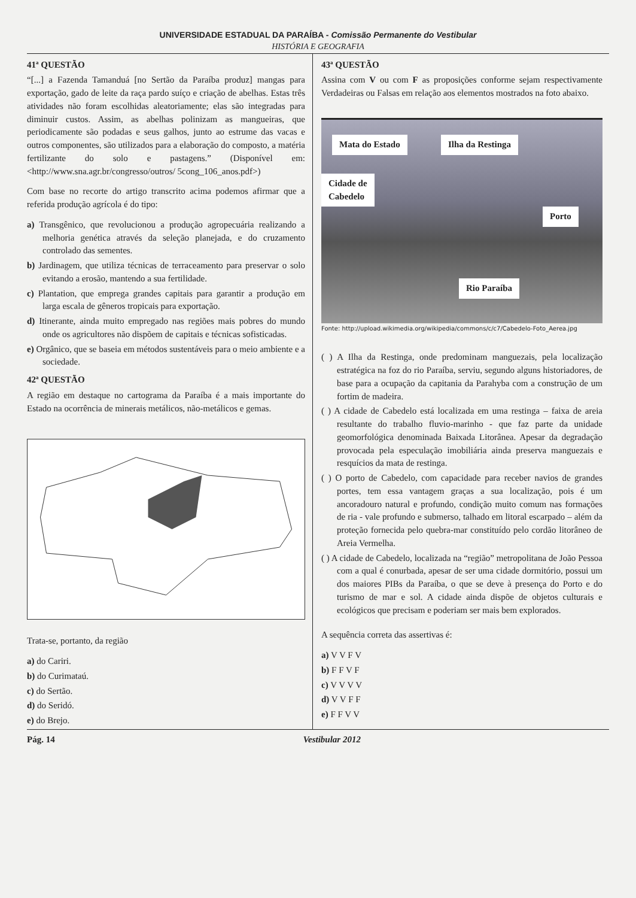UNIVERSIDADE ESTADUAL DA PARAÍBA - Comissão Permanente do Vestibular
HISTÓRIA E GEOGRAFIA
41ª QUESTÃO
“[...] a Fazenda Tamanduá [no Sertão da Paraíba produz] mangas para exportação, gado de leite da raça pardo suíço e criação de abelhas. Estas três atividades não foram escolhidas aleatoriamente; elas são integradas para diminuir custos. Assim, as abelhas polinizam as mangueiras, que periodicamente são podadas e seus galhos, junto ao estrume das vacas e outros componentes, são utilizados para a elaboração do composto, a matéria fertilizante do solo e pastagens.” (Disponível em: <http://www.sna.agr.br/congresso/outros/ 5cong_106_anos.pdf>)
Com base no recorte do artigo transcrito acima podemos afirmar que a referida produção agrícola é do tipo:
a) Transgênico, que revolucionou a produção agropecuária realizando a melhoria genética através da seleção planejada, e do cruzamento controlado das sementes.
b) Jardinagem, que utiliza técnicas de terraceamento para preservar o solo evitando a erosão, mantendo a sua fertilidade.
c) Plantation, que emprega grandes capitais para garantir a produção em larga escala de gêneros tropicais para exportação.
d) Itinerante, ainda muito empregado nas regiões mais pobres do mundo onde os agricultores não dispõem de capitais e técnicas sofisticadas.
e) Orgânico, que se baseia em métodos sustentáveis para o meio ambiente e a sociedade.
42ª QUESTÃO
A região em destaque no cartograma da Paraíba é a mais importante do Estado na ocorrência de minerais metálicos, não-metálicos e gemas.
Trata-se, portanto, da região
a) do Cariri.
b) do Curimataú.
c) do Sertão.
d) do Seridó.
e) do Brejo.
43ª QUESTÃO
Assina com V ou com F as proposições conforme sejam respectivamente Verdadeiras ou Falsas em relação aos elementos mostrados na foto abaixo.
Mata do Estado Ilha da Restinga
Cidade de
Cabedelo
Porto
Rio Paraíba
Fonte: http://upload.wikimedia.org/wikipedia/commons/c/c7/Cabedelo-Foto_Aerea.jpg
( ) A Ilha da Restinga, onde predominam manguezais, pela localização estratégica na foz do rio Paraíba, serviu, segundo alguns historiadores, de base para a ocupação da capitania da Parahyba com a construção de um fortim de madeira.
( ) A cidade de Cabedelo está localizada em uma restinga – faixa de areia resultante do trabalho fluvio-marinho - que faz parte da unidade geomorfológica denominada Baixada Litorânea. Apesar da degradação provocada pela especulação imobiliária ainda preserva manguezais e resquícios da mata de restinga.
( ) O porto de Cabedelo, com capacidade para receber navios de grandes portes, tem essa vantagem graças a sua localização, pois é um ancoradouro natural e profundo, condição muito comum nas formações de ria - vale profundo e submerso, talhado em litoral escarpado – além da proteção fornecida pelo quebra-mar constituído pelo cordão litorâneo de Areia Vermelha.
( ) A cidade de Cabedelo, localizada na “região” metropolitana de João Pessoa com a qual é conurbada, apesar de ser uma cidade dormitório, possui um dos maiores PIBs da Paraíba, o que se deve à presença do Porto e do turismo de mar e sol. A cidade ainda dispõe de objetos culturais e ecológicos que precisam e poderiam ser mais bem explorados.
A sequência correta das assertivas é:
a) V V F V
b) F F V F
c) V V V V
d) V V F F
e) F F V V
Pág. 14 Vestibular 2012